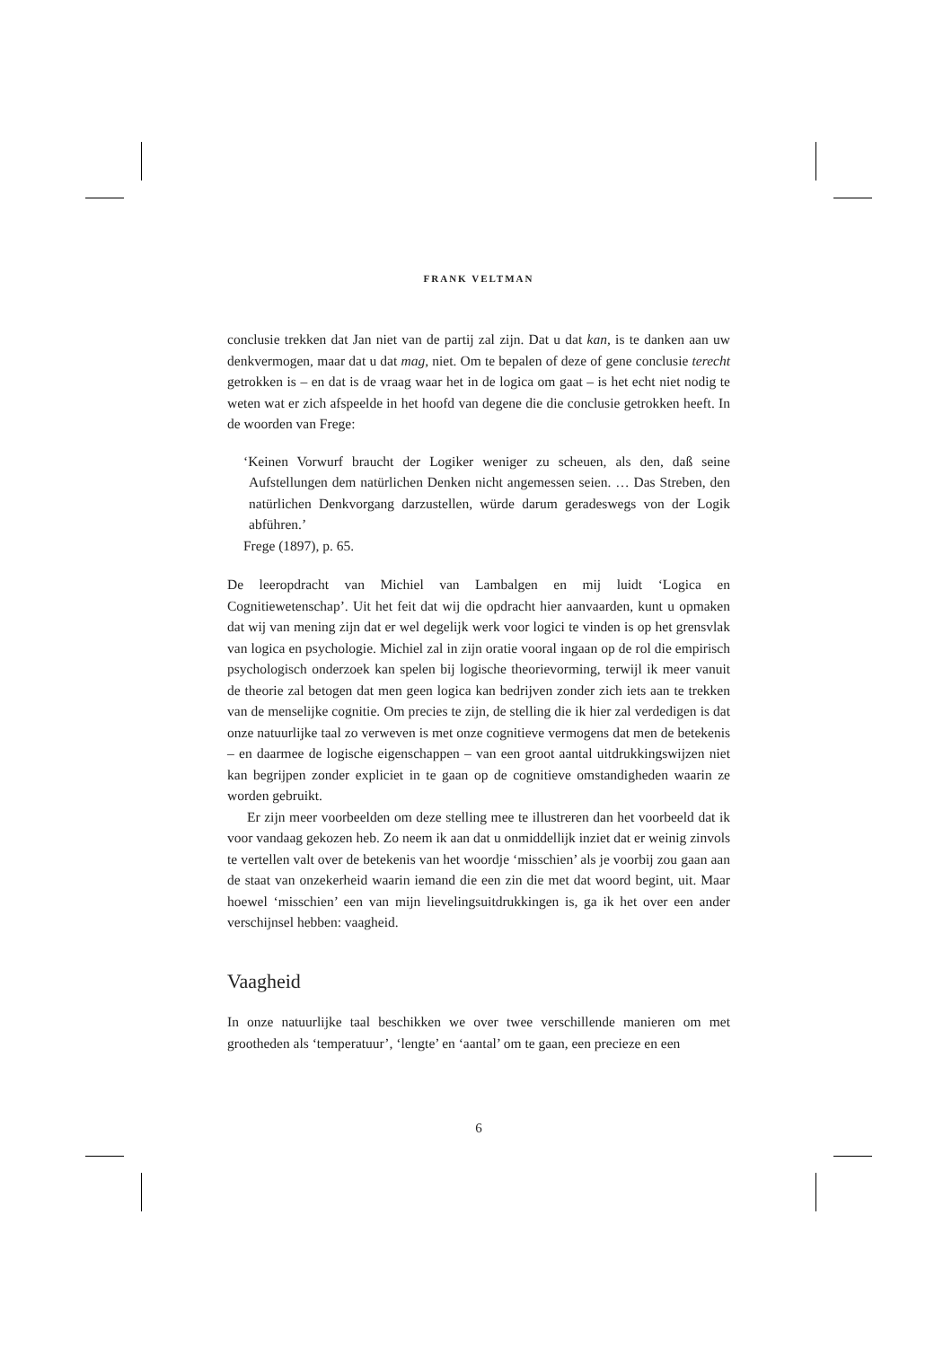FRANK VELTMAN
conclusie trekken dat Jan niet van de partij zal zijn. Dat u dat kan, is te danken aan uw denkvermogen, maar dat u dat mag, niet. Om te bepalen of deze of gene conclusie terecht getrokken is – en dat is de vraag waar het in de logica om gaat – is het echt niet nodig te weten wat er zich afspeelde in het hoofd van degene die die conclusie getrokken heeft. In de woorden van Frege:
‘Keinen Vorwurf braucht der Logiker weniger zu scheuen, als den, daß seine Aufstellungen dem natürlichen Denken nicht angemessen seien. … Das Streben, den natürlichen Denkvorgang darzustellen, würde darum geradeswegs von der Logik abführen.’
Frege (1897), p. 65.
De leeropdracht van Michiel van Lambalgen en mij luidt ‘Logica en Cognitiewetenschap’. Uit het feit dat wij die opdracht hier aanvaarden, kunt u opmaken dat wij van mening zijn dat er wel degelijk werk voor logici te vinden is op het grensvlak van logica en psychologie. Michiel zal in zijn oratie vooral ingaan op de rol die empirisch psychologisch onderzoek kan spelen bij logische theorievorming, terwijl ik meer vanuit de theorie zal betogen dat men geen logica kan bedrijven zonder zich iets aan te trekken van de menselijke cognitie. Om precies te zijn, de stelling die ik hier zal verdedigen is dat onze natuurlijke taal zo verweven is met onze cognitieve vermogens dat men de betekenis – en daarmee de logische eigenschappen – van een groot aantal uitdrukkingswijzen niet kan begrijpen zonder expliciet in te gaan op de cognitieve omstandigheden waarin ze worden gebruikt.
Er zijn meer voorbeelden om deze stelling mee te illustreren dan het voorbeeld dat ik voor vandaag gekozen heb. Zo neem ik aan dat u onmiddellijk inziet dat er weinig zinvols te vertellen valt over de betekenis van het woordje ‘misschien’ als je voorbij zou gaan aan de staat van onzekerheid waarin iemand die een zin die met dat woord begint, uit. Maar hoewel ‘misschien’ een van mijn lievelingsuitdrukkingen is, ga ik het over een ander verschijnsel hebben: vaagheid.
Vaagheid
In onze natuurlijke taal beschikken we over twee verschillende manieren om met grootheden als ‘temperatuur’, ‘lengte’ en ‘aantal’ om te gaan, een precieze en een
6